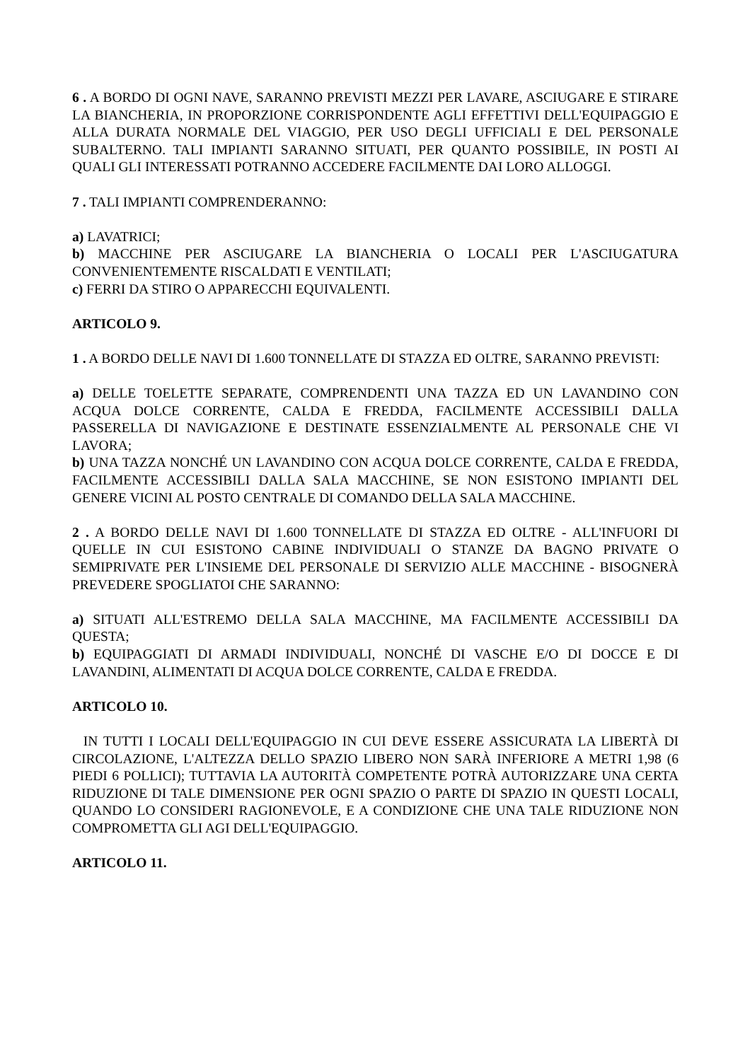6 . A BORDO DI OGNI NAVE, SARANNO PREVISTI MEZZI PER LAVARE, ASCIUGARE E STIRARE LA BIANCHERIA, IN PROPORZIONE CORRISPONDENTE AGLI EFFETTIVI DELL'EQUIPAGGIO E ALLA DURATA NORMALE DEL VIAGGIO, PER USO DEGLI UFFICIALI E DEL PERSONALE SUBALTERNO. TALI IMPIANTI SARANNO SITUATI, PER QUANTO POSSIBILE, IN POSTI AI QUALI GLI INTERESSATI POTRANNO ACCEDERE FACILMENTE DAI LORO ALLOGGI.
7 . TALI IMPIANTI COMPRENDERANNO:
a) LAVATRICI;
b) MACCHINE PER ASCIUGARE LA BIANCHERIA O LOCALI PER L'ASCIUGATURA CONVENIENTEMENTE RISCALDATI E VENTILATI;
c) FERRI DA STIRO O APPARECCHI EQUIVALENTI.
ARTICOLO 9.
1 . A BORDO DELLE NAVI DI 1.600 TONNELLATE DI STAZZA ED OLTRE, SARANNO PREVISTI:
a) DELLE TOELETTE SEPARATE, COMPRENDENTI UNA TAZZA ED UN LAVANDINO CON ACQUA DOLCE CORRENTE, CALDA E FREDDA, FACILMENTE ACCESSIBILI DALLA PASSERELLA DI NAVIGAZIONE E DESTINATE ESSENZIALMENTE AL PERSONALE CHE VI LAVORA;
b) UNA TAZZA NONCHÉ UN LAVANDINO CON ACQUA DOLCE CORRENTE, CALDA E FREDDA, FACILMENTE ACCESSIBILI DALLA SALA MACCHINE, SE NON ESISTONO IMPIANTI DEL GENERE VICINI AL POSTO CENTRALE DI COMANDO DELLA SALA MACCHINE.
2 . A BORDO DELLE NAVI DI 1.600 TONNELLATE DI STAZZA ED OLTRE - ALL'INFUORI DI QUELLE IN CUI ESISTONO CABINE INDIVIDUALI O STANZE DA BAGNO PRIVATE O SEMIPRIVATE PER L'INSIEME DEL PERSONALE DI SERVIZIO ALLE MACCHINE - BISOGNERÀ PREVEDERE SPOGLIATOI CHE SARANNO:
a) SITUATI ALL'ESTREMO DELLA SALA MACCHINE, MA FACILMENTE ACCESSIBILI DA QUESTA;
b) EQUIPAGGIATI DI ARMADI INDIVIDUALI, NONCHÉ DI VASCHE E/O DI DOCCE E DI LAVANDINI, ALIMENTATI DI ACQUA DOLCE CORRENTE, CALDA E FREDDA.
ARTICOLO 10.
IN TUTTI I LOCALI DELL'EQUIPAGGIO IN CUI DEVE ESSERE ASSICURATA LA LIBERTÀ DI CIRCOLAZIONE, L'ALTEZZA DELLO SPAZIO LIBERO NON SARÀ INFERIORE A METRI 1,98 (6 PIEDI 6 POLLICI); TUTTAVIA LA AUTORITÀ COMPETENTE POTRÀ AUTORIZZARE UNA CERTA RIDUZIONE DI TALE DIMENSIONE PER OGNI SPAZIO O PARTE DI SPAZIO IN QUESTI LOCALI, QUANDO LO CONSIDERI RAGIONEVOLE, E A CONDIZIONE CHE UNA TALE RIDUZIONE NON COMPROMETTA GLI AGI DELL'EQUIPAGGIO.
ARTICOLO 11.